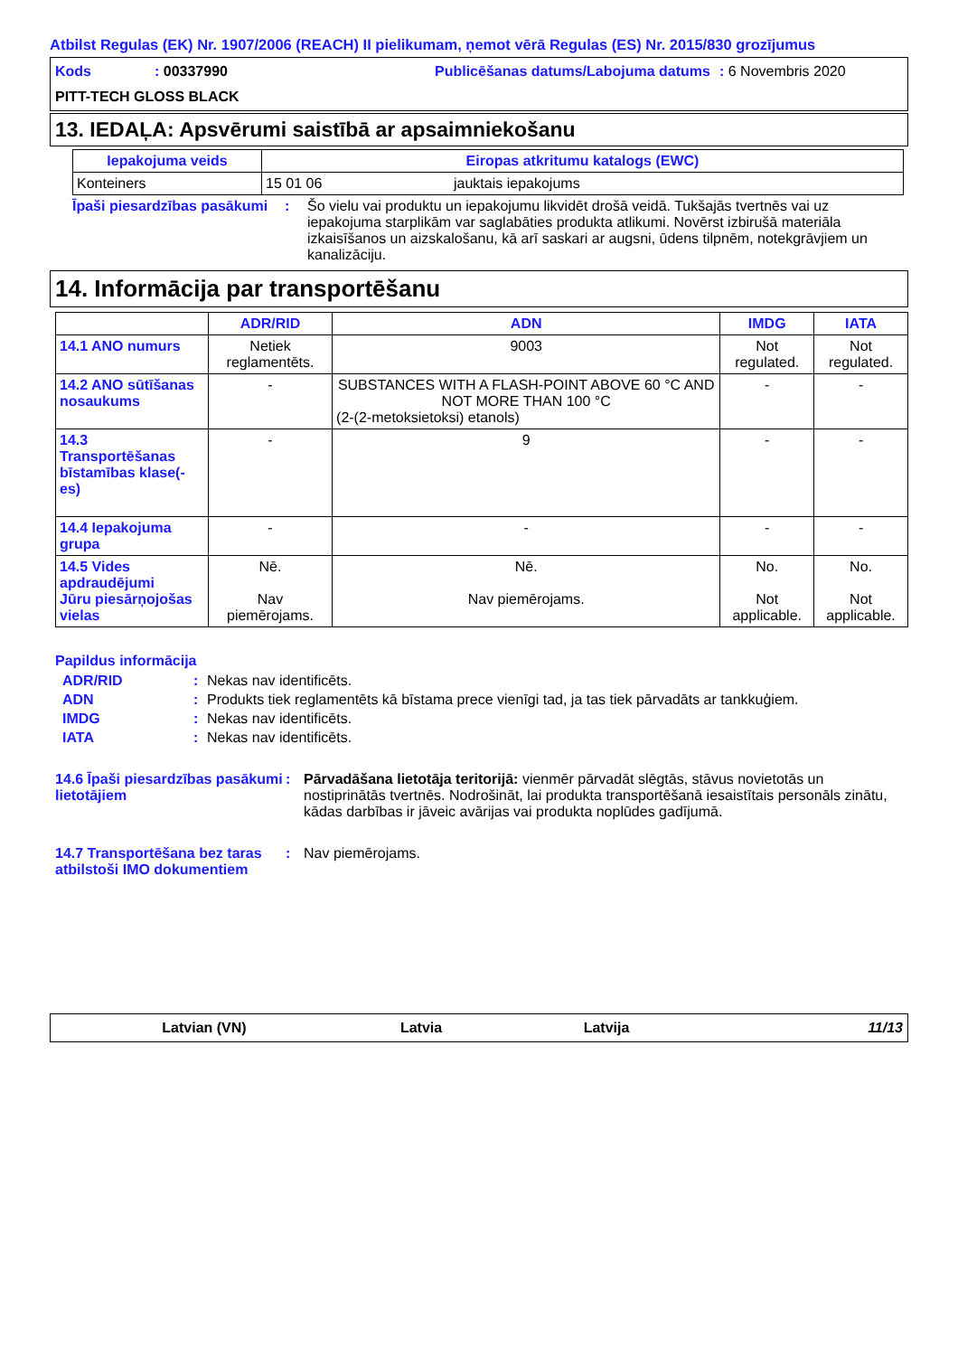Atbilst Regulas (EK) Nr. 1907/2006 (REACH) II pielikumam, ņemot vērā Regulas (ES) Nr. 2015/830 grozījumus
Kods : 00337990 Publicēšanas datums/Labojuma datums
: 6 Novembris 2020
PITT-TECH GLOSS BLACK
13. IEDAĻA: Apsvērumi saistībā ar apsaimniekošanu
| Iepakojuma veids | Eiropas atkritumu katalogs (EWC) | |
| --- | --- | --- |
| Konteiners | 15 01 06 | jauktais iepakojums |
Īpaši piesardzības pasākumi
: Šo vielu vai produktu un iepakojumu likvidēt drošā veidā. Tukšajās tvertnēs vai uz iepakojuma starplikām var saglabāties produkta atlikumi. Novērst izbirušā materiāla izkaisīšanos un aizskalošanu, kā arī saskari ar augsni, ūdens tilpnēm, notekgrāvjiem un kanalizāciju.
14. Informācija par transportēšanu
| | ADR/RID | ADN | IMDG | IATA |
| --- | --- | --- | --- | --- |
| 14.1 ANO numurs | Netiek reglamentēts. | 9003 | Not regulated. | Not regulated. |
| 14.2 ANO sūtīšanas nosaukums | - | SUBSTANCES WITH A FLASH-POINT ABOVE 60 °C AND NOT MORE THAN 100 °C (2-(2-metoksietoksi) etanols) | - | - |
| 14.3 Transportēšanas bīstamības klase(-es) | - | 9 | - | - |
| 14.4 Iepakojuma grupa | - | - | - | - |
| 14.5 Vides apdraudējumi Jūru piesārņojošas vielas | Nē. Nav piemērojams. | Nē. Nav piemērojams. | No. Not applicable. | No. Not applicable. |
Papildus informācija
ADR/RID : Nekas nav identificēts.
ADN : Produkts tiek reglamentēts kā bīstama prece vienīgi tad, ja tas tiek pārvadāts ar tankkuģiem.
IMDG : Nekas nav identificēts.
IATA : Nekas nav identificēts.
14.6 Īpaši piesardzības pasākumi lietotājiem
: Pārvadāšana lietotāja teritorijā: vienmēr pārvadāt slēgtās, stāvus novietotās un nostiprinātās tvertnēs. Nodrošināt, lai produkta transportēšanā iesaistītais personāls zinātu, kādas darbības ir jāveic avārijas vai produkta noplūdes gadījumā.
14.7 Transportēšana bez taras atbilstoši IMO dokumentiem
: Nav piemērojams.
Latvian (VN) Latvia Latvija 11/13